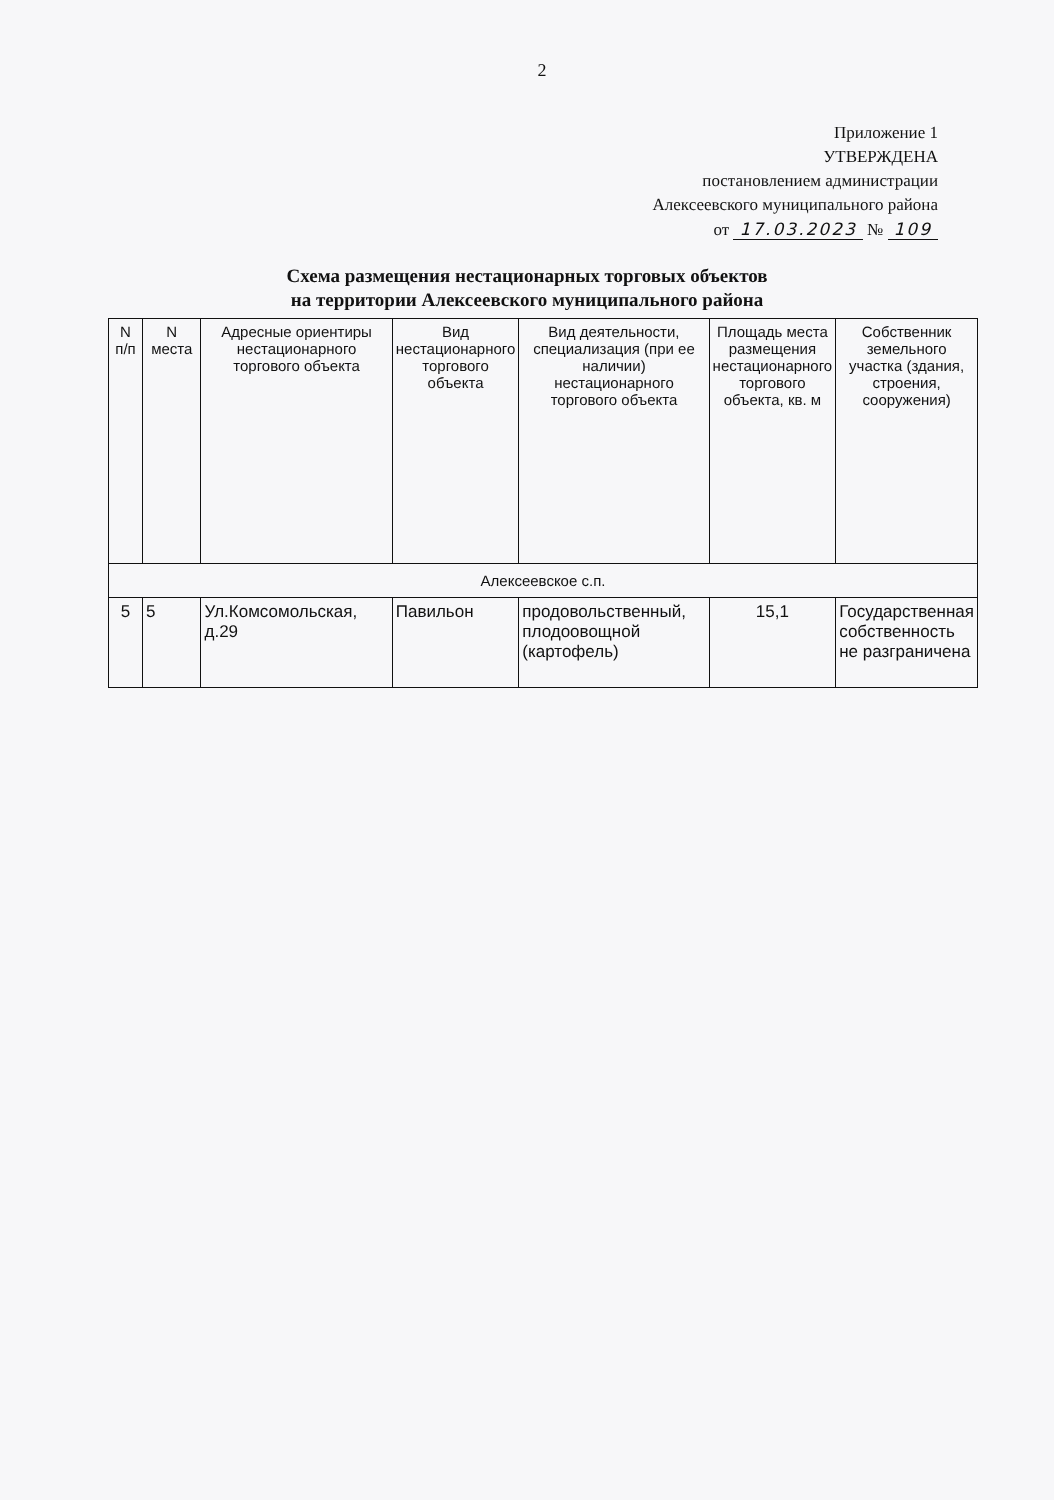2
Приложение 1
УТВЕРЖДЕНА
постановлением администрации
Алексеевского муниципального района
от 17.03.2023 № 109
Схема размещения нестационарных торговых объектов
на территории Алексеевского муниципального района
| N п/п | N места | Адресные ориентиры нестационарного торгового объекта | Вид нестационарного торгового объекта | Вид деятельности, специализация (при ее наличии) нестационарного торгового объекта | Площадь места размещения нестационарного торгового объекта, кв. м | Собственник земельного участка (здания, строения, сооружения) |
| --- | --- | --- | --- | --- | --- | --- |
| Алексеевское с.п. | | | | | | |
| 5 | 5 | Ул.Комсомольская, д.29 | Павильон | продовольственный, плодоовощной (картофель) | 15,1 | Государственная собственность не разграничена |